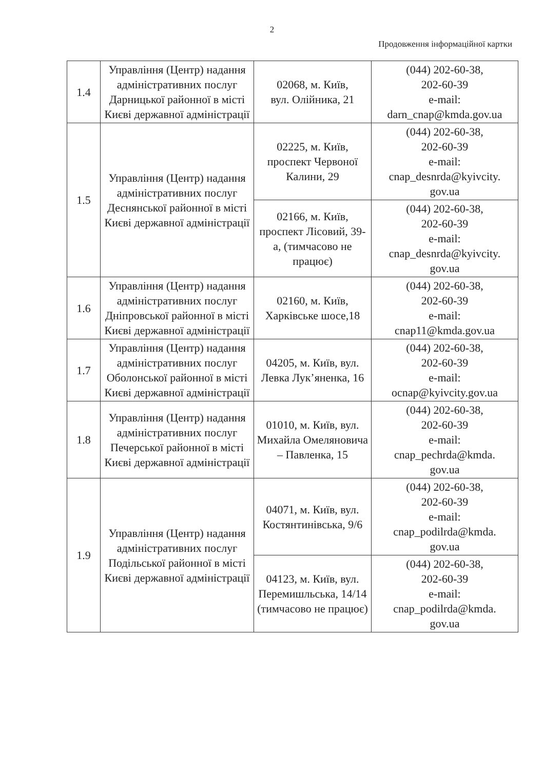2
Продовження інформаційної картки
| 1.4 | Управління (Центр) надання адміністративних послуг Дарницької районної в місті Києві державної адміністрації | 02068, м. Київ, вул. Олійника, 21 | (044) 202-60-38, 202-60-39 e-mail: darn_cnap@kmda.gov.ua |
| 1.5 | Управління (Центр) надання адміністративних послуг Деснянської районної в місті Києві державної адміністрації | 02225, м. Київ, проспект Червоної Калини, 29 | (044) 202-60-38, 202-60-39 e-mail: cnap_desnrda@kyivcity. gov.ua |
| | | 02166, м. Київ, проспект Лісовий, 39-а, (тимчасово не працює) | (044) 202-60-38, 202-60-39 e-mail: cnap_desnrda@kyivcity. gov.ua |
| 1.6 | Управління (Центр) надання адміністративних послуг Дніпровської районної в місті Києві державної адміністрації | 02160, м. Київ, Харківське шосе,18 | (044) 202-60-38, 202-60-39 e-mail: cnap11@kmda.gov.ua |
| 1.7 | Управління (Центр) надання адміністративних послуг Оболонської районної в місті Києві державної адміністрації | 04205, м. Київ, вул. Левка Лук’яненка, 16 | (044) 202-60-38, 202-60-39 e-mail: ocnap@kyivcity.gov.ua |
| 1.8 | Управління (Центр) надання адміністративних послуг Печерської районної в місті Києві державної адміністрації | 01010, м. Київ, вул. Михайла Омеляновича – Павленка, 15 | (044) 202-60-38, 202-60-39 e-mail: cnap_pechrda@kmda. gov.ua |
| 1.9 | Управління (Центр) надання адміністративних послуг Подільської районної в місті Києві державної адміністрації | 04071, м. Київ, вул. Костянтинівська, 9/6 | (044) 202-60-38, 202-60-39 e-mail: cnap_podilrda@kmda. gov.ua |
| | | 04123, м. Київ, вул. Перемишльська, 14/14 (тимчасово не працює) | (044) 202-60-38, 202-60-39 e-mail: cnap_podilrda@kmda. gov.ua |